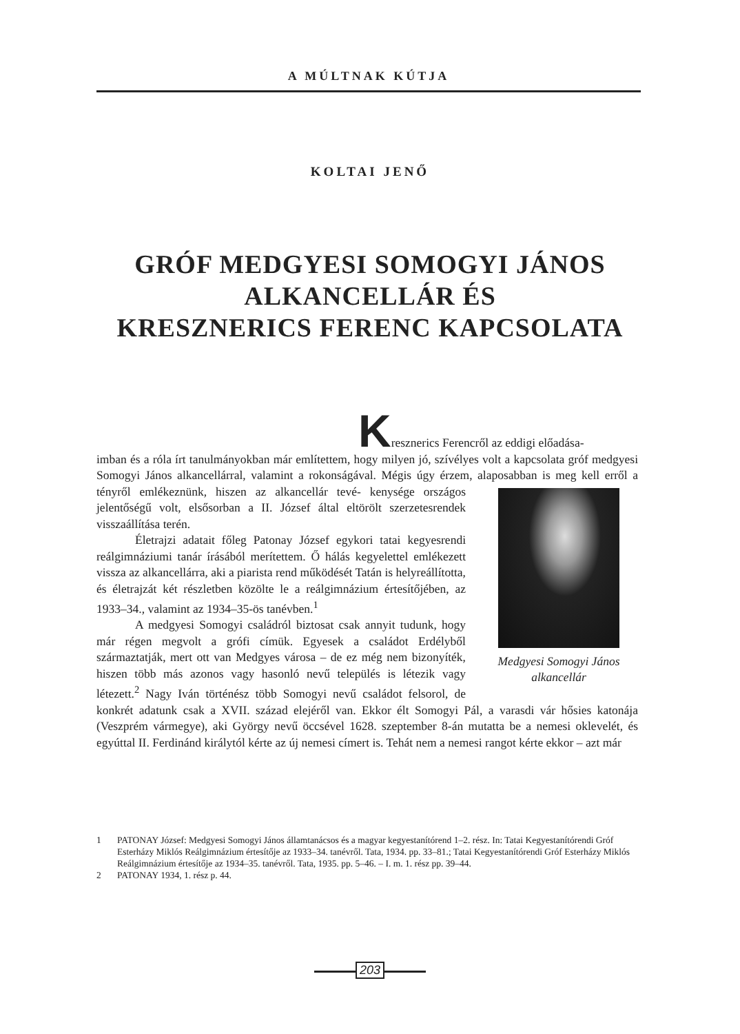A MÚLTNAK KÚTJA
KOLTAI JENŐ
GRÓF MEDGYESI SOMOGYI JÁNOS
ALKANCELLÁR ÉS
KRESZNERICS FERENC KAPCSOLATA
Kresznerics Ferencről az eddigi előadása-
imban és a róla írt tanulmányokban már említettem, hogy milyen jó, szívélyes volt a kapcsolata gróf medgyesi Somogyi János alkancellárral, valamint a rokonságával. Mégis úgy érzem, alaposabban is meg kell erről a tényről emlékeznünk, hiszen az alkancellár tevé- Medgyesi Somogyi János
alkancellár kenysége országos jelentőségű volt, elsősorban a II. József által eltörölt szerzetesrendek visszaállítása terén.
Életrajzi adatait főleg Patonay József egykori tatai kegyesrendi reálgimnáziumi tanár írásából merítettem. Ő hálás kegyelettel emlékezett vissza az alkancellárra, aki a piarista rend működését Tatán is helyreállította, és életrajzát két részletben közölte le a reálgimnázium értesítőjében, az 1933–34., valamint az 1934–35-ös tanévben.<sup>1</sup>
A medgyesi Somogyi családról biztosat csak annyit tudunk, hogy már régen megvolt a grófi címük. Egyesek a családot Erdélyből származtatják, mert ott van Medgyes városa – de ez még nem bizonyíték, hiszen több más azonos vagy hasonló nevű település is létezik vagy létezett.<sup>2</sup> Nagy Iván történész több Somogyi nevű családot felsorol, de konkrét adatunk csak a XVII. század elejéről van. Ekkor élt Somogyi Pál, a varasdi vár hősies katonája (Veszprém vármegye), aki György nevű öccsével 1628. szeptember 8-án mutatta be a nemesi oklevelét, és egyúttal II. Ferdinánd királytól kérte az új nemesi címert is. Tehát nem a nemesi rangot kérte ekkor – azt már
1 PATONAY József: Medgyesi Somogyi János államtanácsos és a magyar kegyestanítórend 1–2. rész. In: Tatai Kegyestanítórendi Gróf Esterházy Miklós Reálgimnázium értesítője az 1933–34. tanévről. Tata, 1934. pp. 33–81.; Tatai Kegyestanítórendi Gróf Esterházy Miklós Reálgimnázium értesítője az 1934–35. tanévről. Tata, 1935. pp. 5–46. – I. m. 1. rész pp. 39–44.
2 PATONAY 1934, 1. rész p. 44.
203